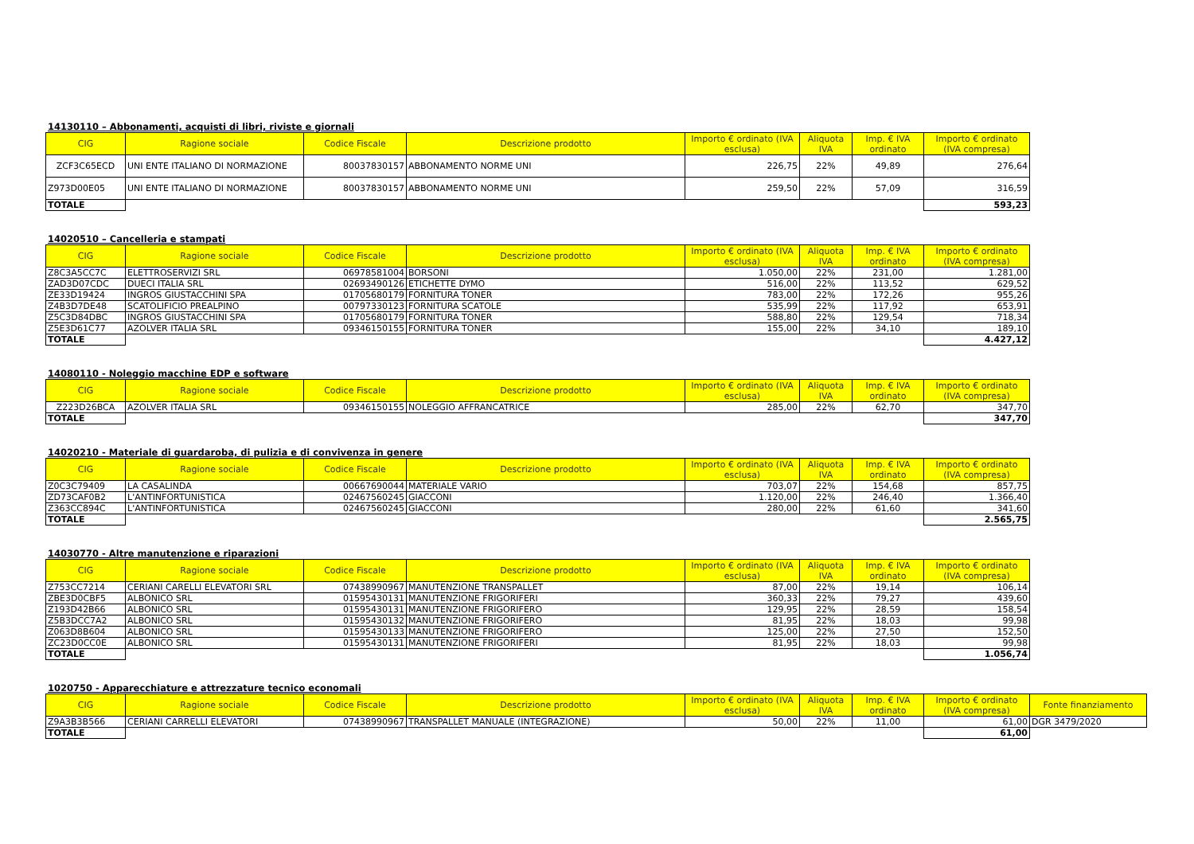14130110 – Abbonamenti, acquisti di libri, riviste e giornali
| CIG | Ragione sociale | Codice Fiscale | Descrizione prodotto | Importo € ordinato (IVA esclusa) | Aliquota IVA | Imp. € IVA ordinato | Importo € ordinato (IVA compresa) |
| --- | --- | --- | --- | --- | --- | --- | --- |
| ZCF3C65ECD | UNI ENTE ITALIANO DI NORMAZIONE | 80037830157 | ABBONAMENTO NORME UNI | 226,75 | 22% | 49,89 | 276,64 |
| Z973D00E05 | UNI ENTE ITALIANO DI NORMAZIONE | 80037830157 | ABBONAMENTO NORME UNI | 259,50 | 22% | 57,09 | 316,59 |
| TOTALE | | | | | | | 593,23 |
14020510 – Cancelleria e stampati
| CIG | Ragione sociale | Codice Fiscale | Descrizione prodotto | Importo € ordinato (IVA esclusa) | Aliquota IVA | Imp. € IVA ordinato | Importo € ordinato (IVA compresa) |
| --- | --- | --- | --- | --- | --- | --- | --- |
| Z8C3A5CC7C | ELETTROSERVIZI SRL | 06978581004 | BORSONI | 1.050,00 | 22% | 231,00 | 1.281,00 |
| ZAD3D07CDC | DUECI ITALIA SRL | 02693490126 | ETICHETTE DYMO | 516,00 | 22% | 113,52 | 629,52 |
| ZE33D19424 | INGROS GIUSTACCHINI SPA | 01705680179 | FORNITURA TONER | 783,00 | 22% | 172,26 | 955,26 |
| Z4B3D7DE48 | SCATOLIFICIO PREALPINO | 00797330123 | FORNITURA SCATOLE | 535,99 | 22% | 117,92 | 653,91 |
| Z5C3D84DBC | INGROS GIUSTACCHINI SPA | 01705680179 | FORNITURA TONER | 588,80 | 22% | 129,54 | 718,34 |
| Z5E3D61C77 | AZOLVER ITALIA SRL | 09346150155 | FORNITURA TONER | 155,00 | 22% | 34,10 | 189,10 |
| TOTALE | | | | | | | 4.427,12 |
14080110 - Noleggio macchine EDP e software
| CIG | Ragione sociale | Codice Fiscale | Descrizione prodotto | Importo € ordinato (IVA esclusa) | Aliquota IVA | Imp. € IVA ordinato | Importo € ordinato (IVA compresa) |
| --- | --- | --- | --- | --- | --- | --- | --- |
| Z223D26BCA | AZOLVER ITALIA SRL | 09346150155 | NOLEGGIO AFFRANCATRICE | 285,00 | 22% | 62,70 | 347,70 |
| TOTALE | | | | | | | 347,70 |
14020210 - Materiale di guardaroba, di pulizia e di convivenza in genere
| CIG | Ragione sociale | Codice Fiscale | Descrizione prodotto | Importo € ordinato (IVA esclusa) | Aliquota IVA | Imp. € IVA ordinato | Importo € ordinato (IVA compresa) |
| --- | --- | --- | --- | --- | --- | --- | --- |
| Z0C3C79409 | LA CASALINDA | 00667690044 | MATERIALE VARIO | 703,07 | 22% | 154,68 | 857,75 |
| ZD73CAF0B2 | L'ANTINFORTUNISTICA | 02467560245 | GIACCONI | 1.120,00 | 22% | 246,40 | 1.366,40 |
| Z363CC894C | L'ANTINFORTUNISTICA | 02467560245 | GIACCONI | 280,00 | 22% | 61,60 | 341,60 |
| TOTALE | | | | | | | 2.565,75 |
14030770 - Altre manutenzione e riparazioni
| CIG | Ragione sociale | Codice Fiscale | Descrizione prodotto | Importo € ordinato (IVA esclusa) | Aliquota IVA | Imp. € IVA ordinato | Importo € ordinato (IVA compresa) |
| --- | --- | --- | --- | --- | --- | --- | --- |
| Z753CC7214 | CERIANI CARELLI ELEVATORI SRL | 07438990967 | MANUTENZIONE TRANSPALLET | 87,00 | 22% | 19,14 | 106,14 |
| ZBE3D0CBF5 | ALBONICO SRL | 01595430131 | MANUTENZIONE FRIGORIFERI | 360,33 | 22% | 79,27 | 439,60 |
| Z193D42B66 | ALBONICO SRL | 01595430131 | MANUTENZIONE FRIGORIFERO | 129,95 | 22% | 28,59 | 158,54 |
| Z5B3DCC7A2 | ALBONICO SRL | 01595430132 | MANUTENZIONE FRIGORIFERO | 81,95 | 22% | 18,03 | 99,98 |
| Z063D8B604 | ALBONICO SRL | 01595430133 | MANUTENZIONE FRIGORIFERO | 125,00 | 22% | 27,50 | 152,50 |
| ZC23D0CC0E | ALBONICO SRL | 01595430131 | MANUTENZIONE FRIGORIFERI | 81,95 | 22% | 18,03 | 99,98 |
| TOTALE | | | | | | | 1.056,74 |
1020750 - Apparecchiature e attrezzature tecnico economali
| CIG | Ragione sociale | Codice Fiscale | Descrizione prodotto | Importo € ordinato (IVA esclusa) | Aliquota IVA | Imp. € IVA ordinato | Importo € ordinato (IVA compresa) | Fonte finanziamento |
| --- | --- | --- | --- | --- | --- | --- | --- | --- |
| Z9A3B3B566 | CERIANI CARRELLI ELEVATORI | 07438990967 | TRANSPALLET MANUALE (INTEGRAZIONE) | 50,00 | 22% | 11,00 | 61,00 | DGR 3479/2020 |
| TOTALE | | | | | | | 61,00 | |